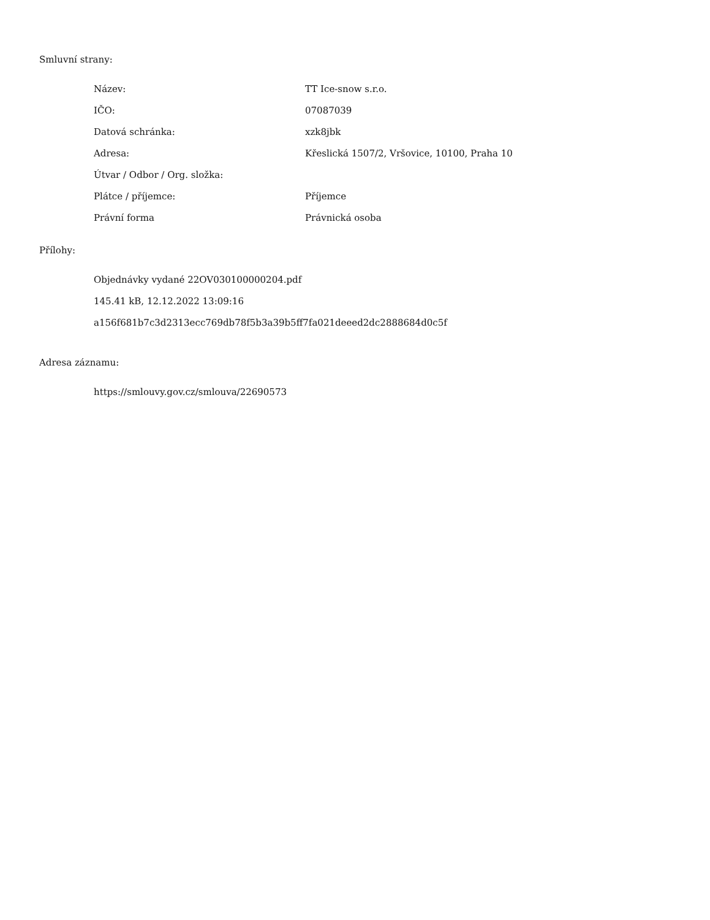Smluvní strany:
| Název: | TT Ice-snow s.r.o. |
| IČO: | 07087039 |
| Datová schránka: | xzk8jbk |
| Adresa: | Křeslická 1507/2, Vršovice, 10100, Praha 10 |
| Útvar / Odbor / Org. složka: | |
| Plátce / příjemce: | Příjemce |
| Právní forma | Právnická osoba |
Přílohy:
Objednávky vydané 22OV030100000204.pdf
145.41 kB, 12.12.2022 13:09:16
a156f681b7c3d2313ecc769db78f5b3a39b5ff7fa021deeed2dc2888684d0c5f
Adresa záznamu:
https://smlouvy.gov.cz/smlouva/22690573